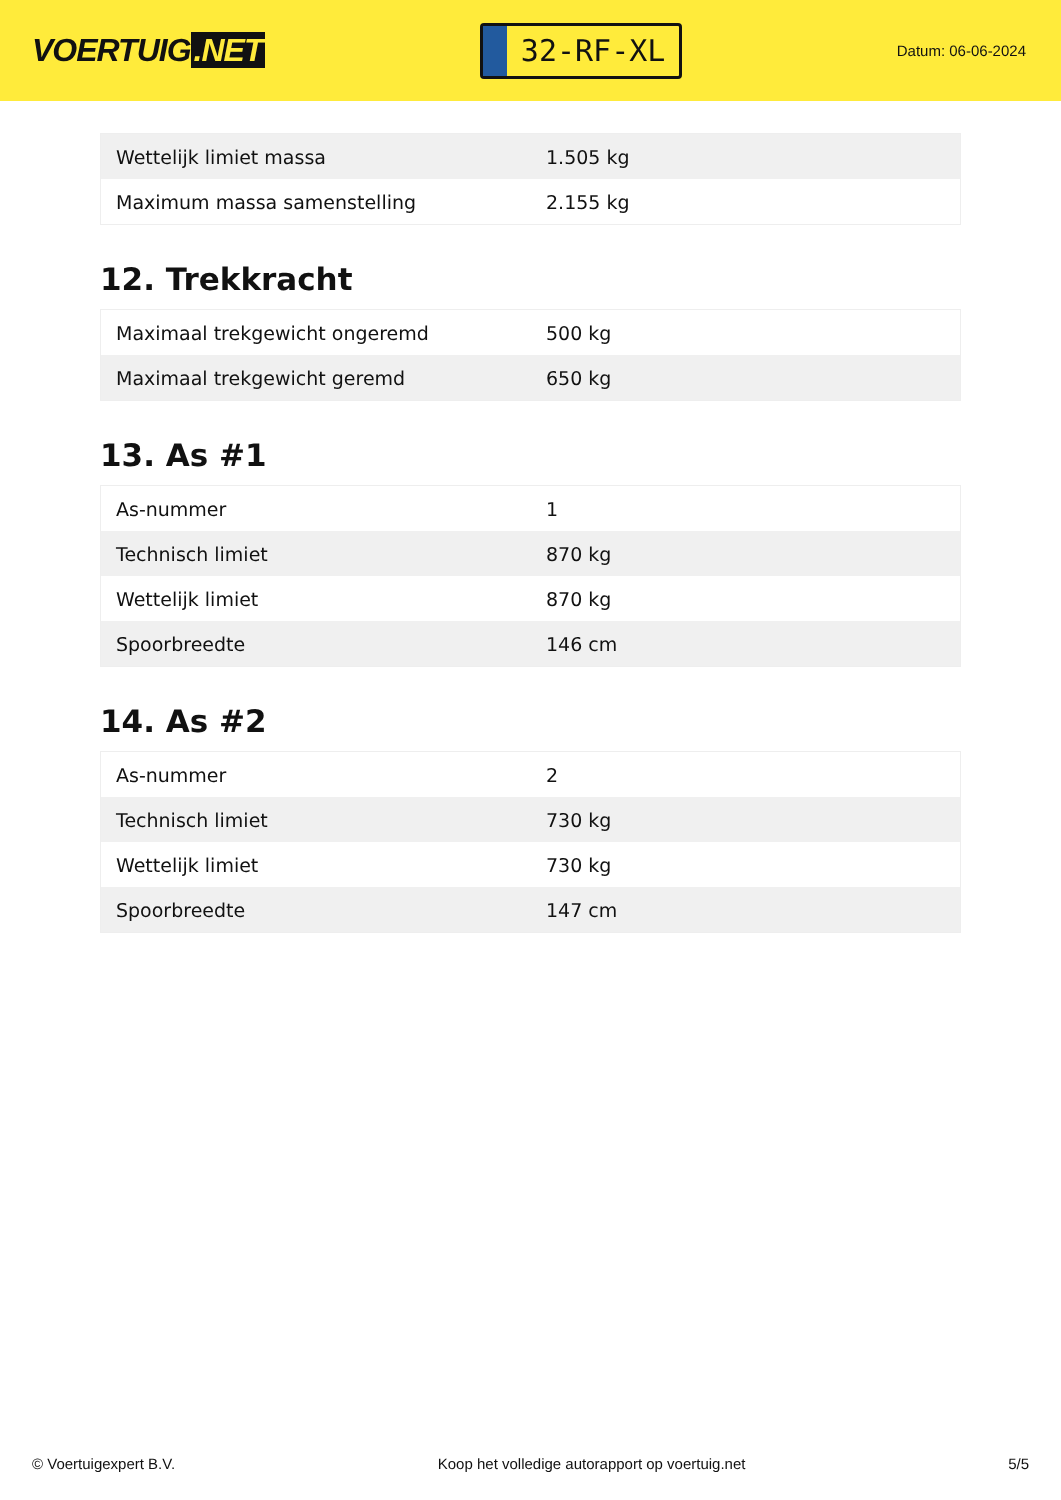VOERTUIG.NET
32-RF-XL
Datum: 06-06-2024
| Wettelijk limiet massa | 1.505 kg |
| Maximum massa samenstelling | 2.155 kg |
12. Trekkracht
| Maximaal trekgewicht ongeremd | 500 kg |
| Maximaal trekgewicht geremd | 650 kg |
13. As #1
| As-nummer | 1 |
| Technisch limiet | 870 kg |
| Wettelijk limiet | 870 kg |
| Spoorbreedte | 146 cm |
14. As #2
| As-nummer | 2 |
| Technisch limiet | 730 kg |
| Wettelijk limiet | 730 kg |
| Spoorbreedte | 147 cm |
© Voertuigexpert B.V. Koop het volledige autorapport op voertuig.net 5/5